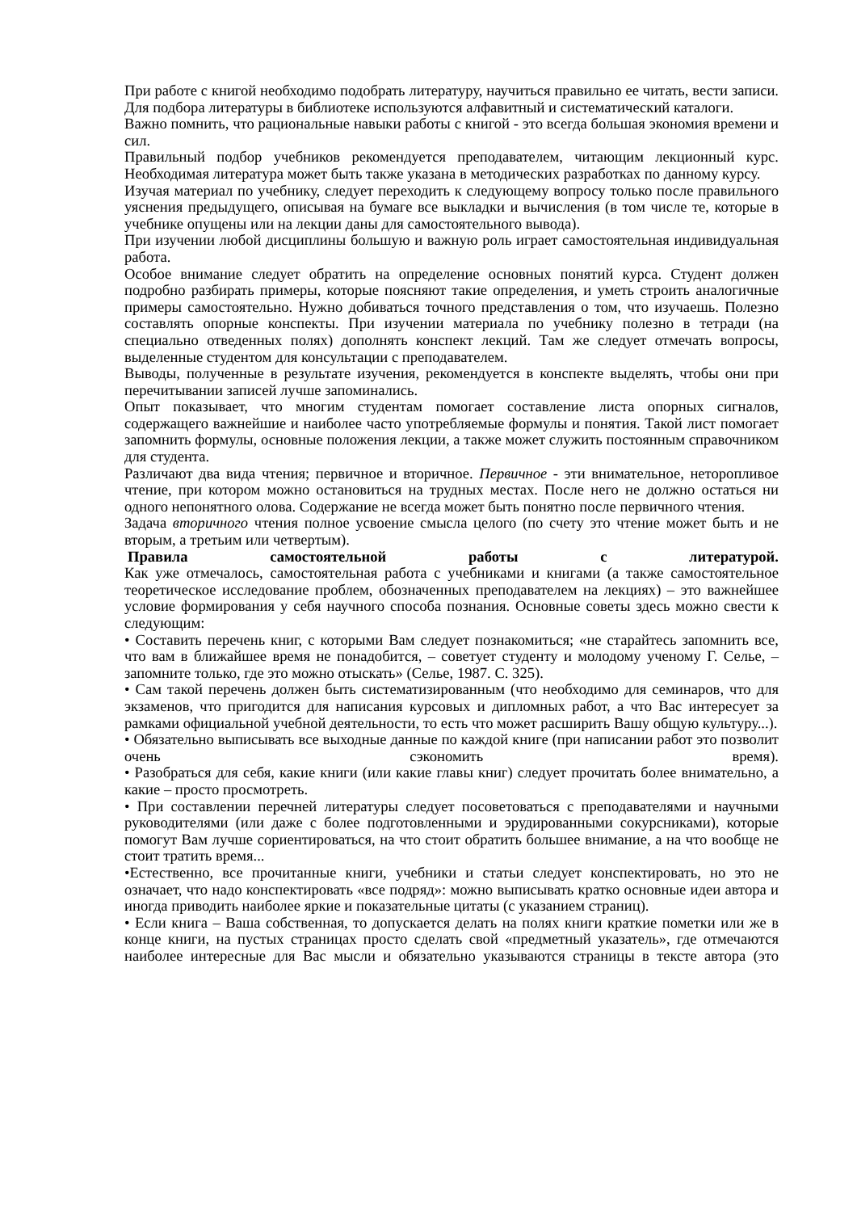При работе с книгой необходимо подобрать литературу, научиться правильно ее читать, вести записи. Для подбора литературы в библиотеке используются алфавитный и систематический каталоги.
Важно помнить, что рациональные навыки работы с книгой - это всегда большая экономия времени и сил.
Правильный подбор учебников рекомендуется преподавателем, читающим лекционный курс. Необходимая литература может быть также указана в методических разработках по данному курсу.
Изучая материал по учебнику, следует переходить к следующему вопросу только после правильного уяснения предыдущего, описывая на бумаге все выкладки и вычисления (в том числе те, которые в учебнике опущены или на лекции даны для самостоятельного вывода).
При изучении любой дисциплины большую и важную роль играет самостоятельная индивидуальная работа.
Особое внимание следует обратить на определение основных понятий курса. Студент должен подробно разбирать примеры, которые поясняют такие определения, и уметь строить аналогичные примеры самостоятельно. Нужно добиваться точного представления о том, что изучаешь. Полезно составлять опорные конспекты. При изучении материала по учебнику полезно в тетради (на специально отведенных полях) дополнять конспект лекций. Там же следует отмечать вопросы, выделенные студентом для консультации с преподавателем.
Выводы, полученные в результате изучения, рекомендуется в конспекте выделять, чтобы они при перечитывании записей лучше запоминались.
Опыт показывает, что многим студентам помогает составление листа опорных сигналов, содержащего важнейшие и наиболее часто употребляемые формулы и понятия. Такой лист помогает запомнить формулы, основные положения лекции, а также может служить постоянным справочником для студента.
Различают два вида чтения; первичное и вторичное. Первичное - эти внимательное, неторопливое чтение, при котором можно остановиться на трудных местах. После него не должно остаться ни одного непонятного олова. Содержание не всегда может быть понятно после первичного чтения.
Задача вторичного чтения полное усвоение смысла целого (по счету это чтение может быть и не вторым, а третьим или четвертым).
Правила самостоятельной работы с литературой.
Как уже отмечалось, самостоятельная работа с учебниками и книгами (а также самостоятельное теоретическое исследование проблем, обозначенных преподавателем на лекциях) – это важнейшее условие формирования у себя научного способа познания. Основные советы здесь можно свести к следующим:
• Составить перечень книг, с которыми Вам следует познакомиться; «не старайтесь запомнить все, что вам в ближайшее время не понадобится, – советует студенту и молодому ученому Г. Селье, – запомните только, где это можно отыскать» (Селье, 1987. С. 325).
• Сам такой перечень должен быть систематизированным (что необходимо для семинаров, что для экзаменов, что пригодится для написания курсовых и дипломных работ, а что Вас интересует за рамками официальной учебной деятельности, то есть что может расширить Вашу общую культуру...).
• Обязательно выписывать все выходные данные по каждой книге (при написании работ это позволит очень сэкономить время).
• Разобраться для себя, какие книги (или какие главы книг) следует прочитать более внимательно, а какие – просто просмотреть.
• При составлении перечней литературы следует посоветоваться с преподавателями и научными руководителями (или даже с более подготовленными и эрудированными сокурсниками), которые помогут Вам лучше сориентироваться, на что стоит обратить большее внимание, а на что вообще не стоит тратить время...
•Естественно, все прочитанные книги, учебники и статьи следует конспектировать, но это не означает, что надо конспектировать «все подряд»: можно выписывать кратко основные идеи автора и иногда приводить наиболее яркие и показательные цитаты (с указанием страниц).
• Если книга – Ваша собственная, то допускается делать на полях книги краткие пометки или же в конце книги, на пустых страницах просто сделать свой «предметный указатель», где отмечаются наиболее интересные для Вас мысли и обязательно указываются страницы в тексте автора (это